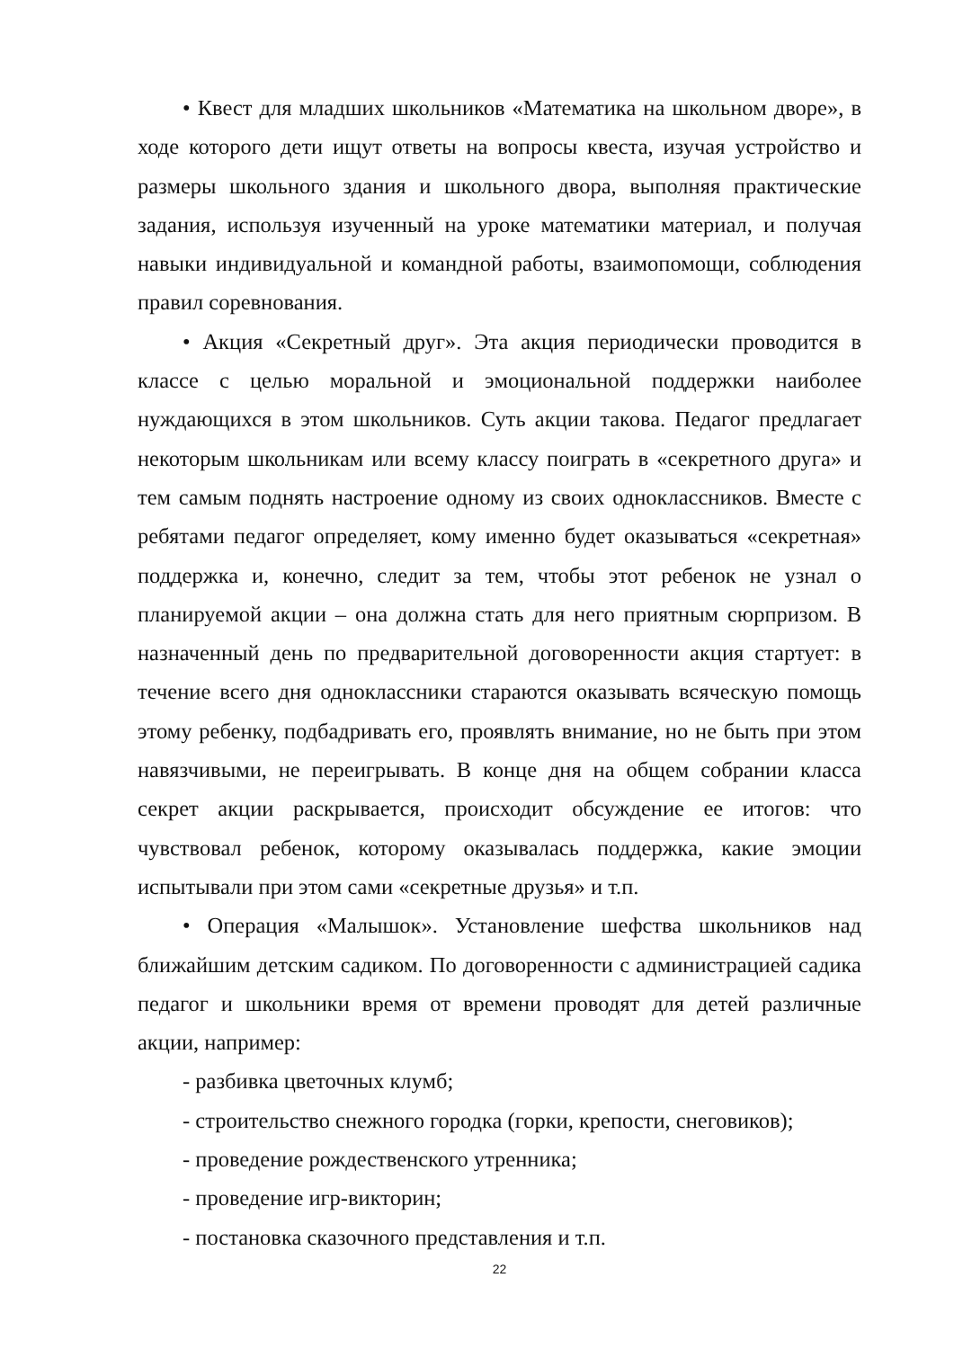• Квест для младших школьников «Математика на школьном дворе», в ходе которого дети ищут ответы на вопросы квеста, изучая устройство и размеры школьного здания и школьного двора, выполняя практические задания, используя изученный на уроке математики материал, и получая навыки индивидуальной и командной работы, взаимопомощи, соблюдения правил соревнования.
• Акция «Секретный друг». Эта акция периодически проводится в классе с целью моральной и эмоциональной поддержки наиболее нуждающихся в этом школьников. Суть акции такова. Педагог предлагает некоторым школьникам или всему классу поиграть в «секретного друга» и тем самым поднять настроение одному из своих одноклассников. Вместе с ребятами педагог определяет, кому именно будет оказываться «секретная» поддержка и, конечно, следит за тем, чтобы этот ребенок не узнал о планируемой акции – она должна стать для него приятным сюрпризом. В назначенный день по предварительной договоренности акция стартует: в течение всего дня одноклассники стараются оказывать всяческую помощь этому ребенку, подбадривать его, проявлять внимание, но не быть при этом навязчивыми, не переигрывать. В конце дня на общем собрании класса секрет акции раскрывается, происходит обсуждение ее итогов: что чувствовал ребенок, которому оказывалась поддержка, какие эмоции испытывали при этом сами «секретные друзья» и т.п.
• Операция «Малышок». Установление шефства школьников над ближайшим детским садиком. По договоренности с администрацией садика педагог и школьники время от времени проводят для детей различные акции, например:
- разбивка цветочных клумб;
- строительство снежного городка (горки, крепости, снеговиков);
- проведение рождественского утренника;
- проведение игр-викторин;
- постановка сказочного представления и т.п.
22